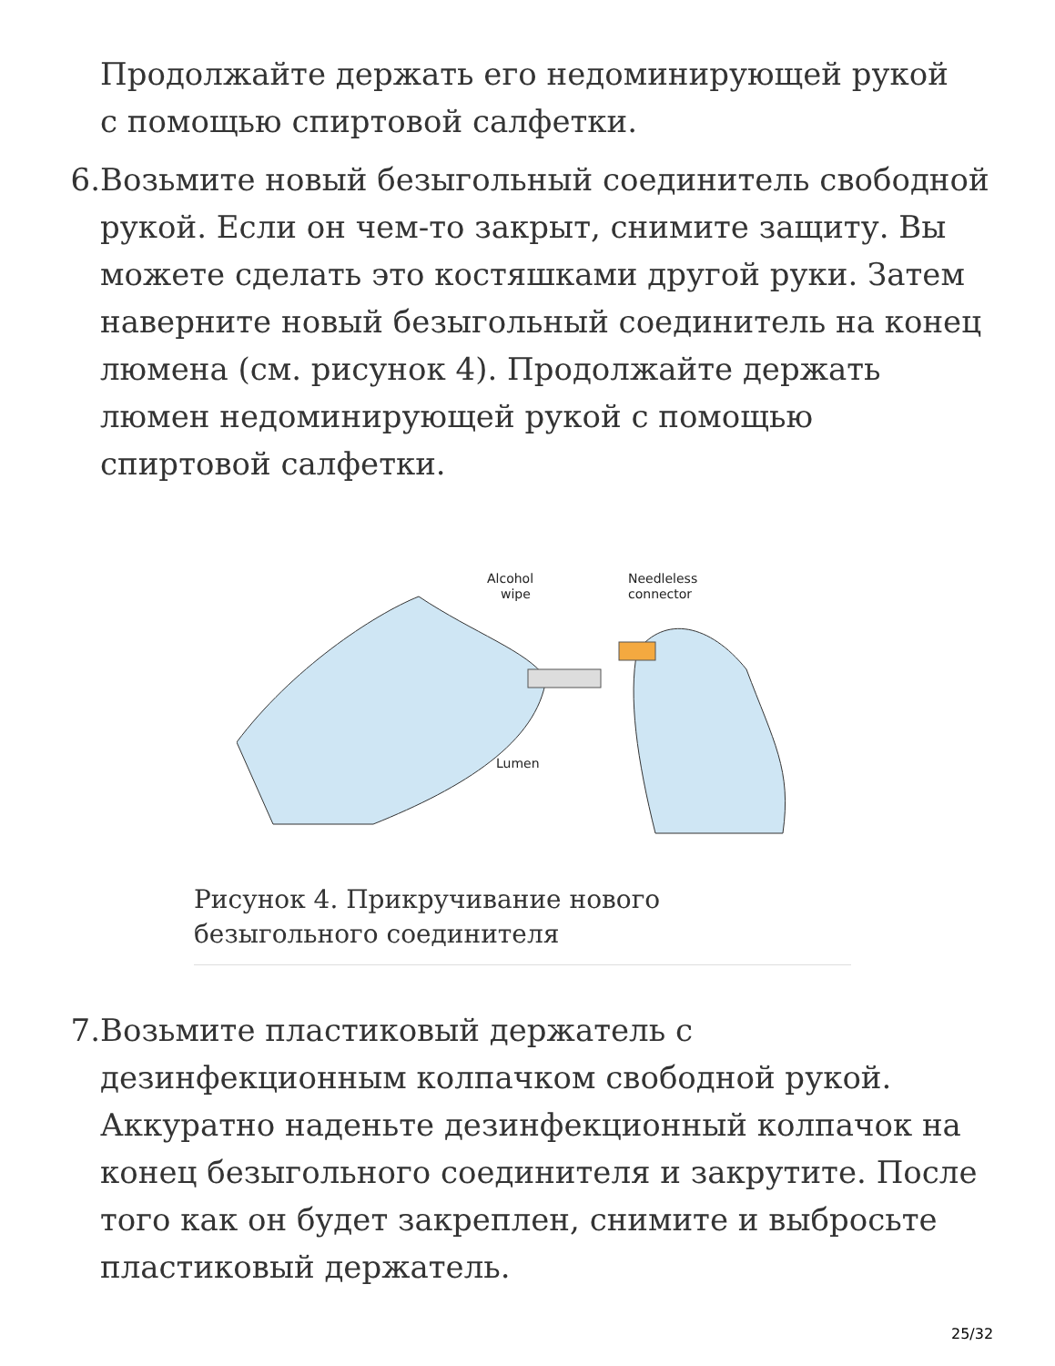Продолжайте держать его недоминирующей рукой
с помощью спиртовой салфетки.
6. Возьмите новый безыгольный соединитель свободной рукой. Если он чем-то закрыт, снимите защиту. Вы можете сделать это костяшками другой руки. Затем наверните новый безыгольный соединитель на конец люмена (см. рисунок 4). Продолжайте держать люмен недоминирующей рукой с помощью спиртовой салфетки.
Alcohol
wipe
Needleless
connector
Lumen
Рисунок 4. Прикручивание нового безыгольного соединителя
7. Возьмите пластиковый держатель с дезинфекционным колпачком свободной рукой. Аккуратно наденьте дезинфекционный колпачок на конец безыгольного соединителя и закрутите. После того как он будет закреплен, снимите и выбросьте пластиковый держатель.
25/32